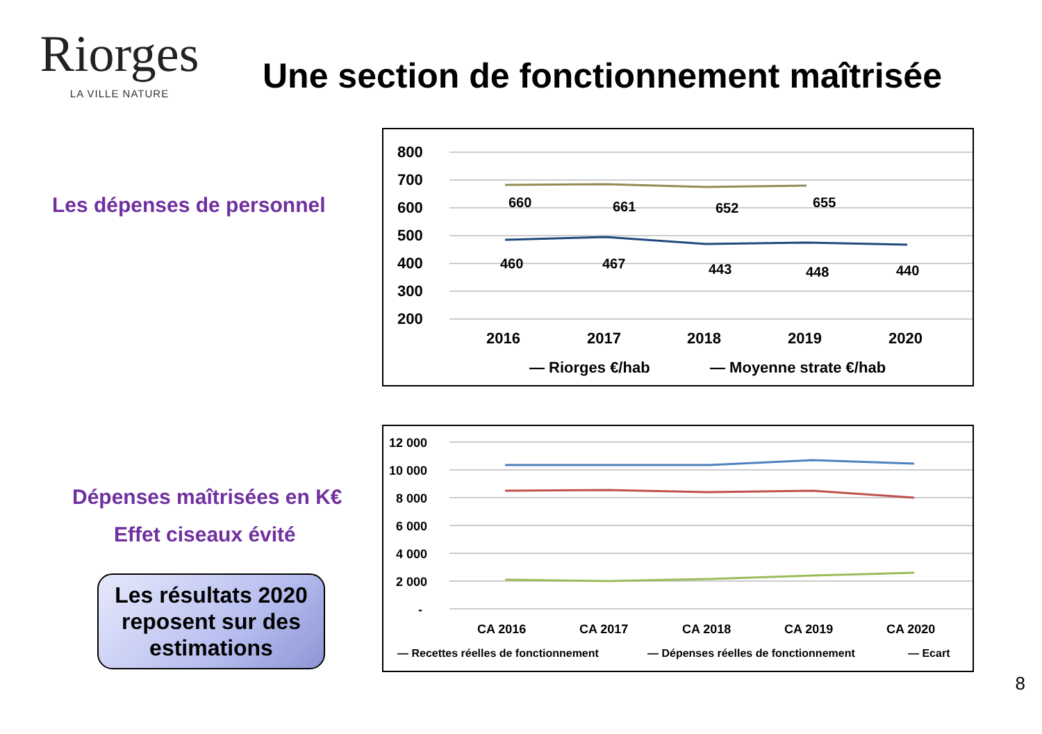Riorges
LA VILLE NATURE
Une section de fonctionnement maîtrisée
Les dépenses de personnel
Dépenses maîtrisées en K€
Effet ciseaux évité
Les résultats 2020 reposent sur des estimations
800
700
600
500
400
300
200
2016
2017
2018
2019
2020
660
661
652
655
460
467
443
448
440
— Riorges €/hab
— Moyenne strate €/hab
12 000
10 000
8 000
6 000
4 000
2 000
-
CA 2016
CA 2017
CA 2018
CA 2019
CA 2020
— Recettes réelles de fonctionnement
— Dépenses réelles de fonctionnement
— Ecart
8